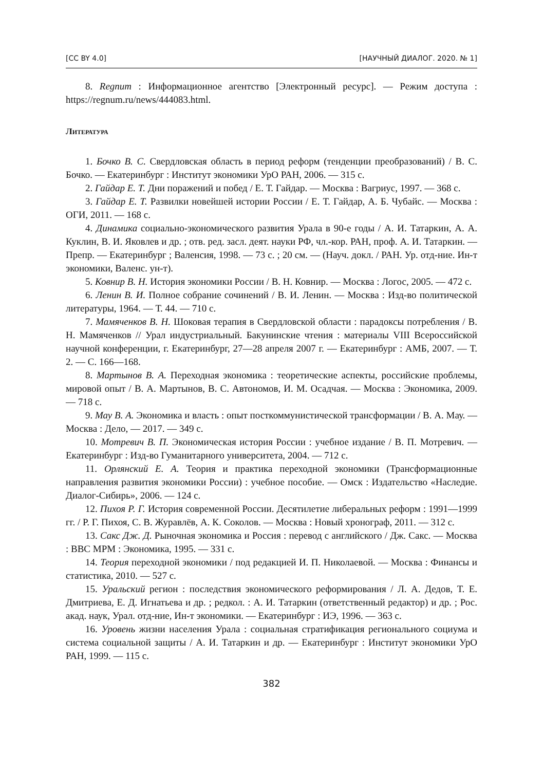[CC BY 4.0] [НАУЧНЫЙ ДИАЛОГ. 2020. № 1]
8. Regnum : Информационное агентство [Электронный ресурс]. — Режим доступа : https://regnum.ru/news/444083.html.
Литература
1. Бочко В. С. Свердловская область в период реформ (тенденции преобразований) / В. С. Бочко. — Екатеринбург : Институт экономики УрО РАН, 2006. — 315 с.
2. Гайдар Е. Т. Дни поражений и побед / Е. Т. Гайдар. — Москва : Вагриус, 1997. — 368 с.
3. Гайдар Е. Т. Развилки новейшей истории России / Е. Т. Гайдар, А. Б. Чубайс. — Москва : ОГИ, 2011. — 168 с.
4. Динамика социально-экономического развития Урала в 90-е годы / А. И. Татаркин, А. А. Куклин, В. И. Яковлев и др. ; отв. ред. засл. деят. науки РФ, чл.-кор. РАН, проф. А. И. Татаркин. — Препр. — Екатеринбург ; Валенсия, 1998. — 73 с. ; 20 см. — (Науч. докл. / РАН. Ур. отд-ние. Ин-т экономики, Валенс. ун-т).
5. Ковнир В. Н. История экономики России / В. Н. Ковнир. — Москва : Логос, 2005. — 472 с.
6. Ленин В. И. Полное собрание сочинений / В. И. Ленин. — Москва : Изд-во политической литературы, 1964. — Т. 44. — 710 с.
7. Мамяченков В. Н. Шоковая терапия в Свердловской области : парадоксы потребления / В. Н. Мамяченков // Урал индустриальный. Бакунинские чтения : материалы VIII Всероссийской научной конференции, г. Екатеринбург, 27—28 апреля 2007 г. — Екатеринбург : АМБ, 2007. — Т. 2. — С. 166—168.
8. Мартынов В. А. Переходная экономика : теоретические аспекты, российские проблемы, мировой опыт / В. А. Мартынов, В. С. Автономов, И. М. Осадчая. — Москва : Экономика, 2009. — 718 с.
9. Мау В. А. Экономика и власть : опыт посткоммунистической трансформации / В. А. Мау. — Москва : Дело, — 2017. — 349 с.
10. Мотревич В. П. Экономическая история России : учебное издание / В. П. Мотревич. — Екатеринбург : Изд-во Гуманитарного университета, 2004. — 712 с.
11. Орлянский Е. А. Теория и практика переходной экономики (Трансформационные направления развития экономики России) : учебное пособие. — Омск : Издательство «Наследие. Диалог-Сибирь», 2006. — 124 с.
12. Пихоя Р. Г. История современной России. Десятилетие либеральных реформ : 1991—1999 гг. / Р. Г. Пихоя, С. В. Журавлёв, А. К. Соколов. — Москва : Новый хронограф, 2011. — 312 с.
13. Сакс Дж. Д. Рыночная экономика и Россия : перевод с английского / Дж. Сакс. — Москва : ВВС МРМ : Экономика, 1995. — 331 с.
14. Теория переходной экономики / под редакцией И. П. Николаевой. — Москва : Финансы и статистика, 2010. — 527 с.
15. Уральский регион : последствия экономического реформирования / Л. А. Дедов, Т. Е. Дмитриева, Е. Д. Игнатьева и др. ; редкол. : А. И. Татаркин (ответственный редактор) и др. ; Рос. акад. наук, Урал. отд-ние, Ин-т экономики. — Екатеринбург : ИЭ, 1996. — 363 с.
16. Уровень жизни населения Урала : социальная стратификация регионального социума и система социальной защиты / А. И. Татаркин и др. — Екатеринбург : Институт экономики УрО РАН, 1999. — 115 с.
382